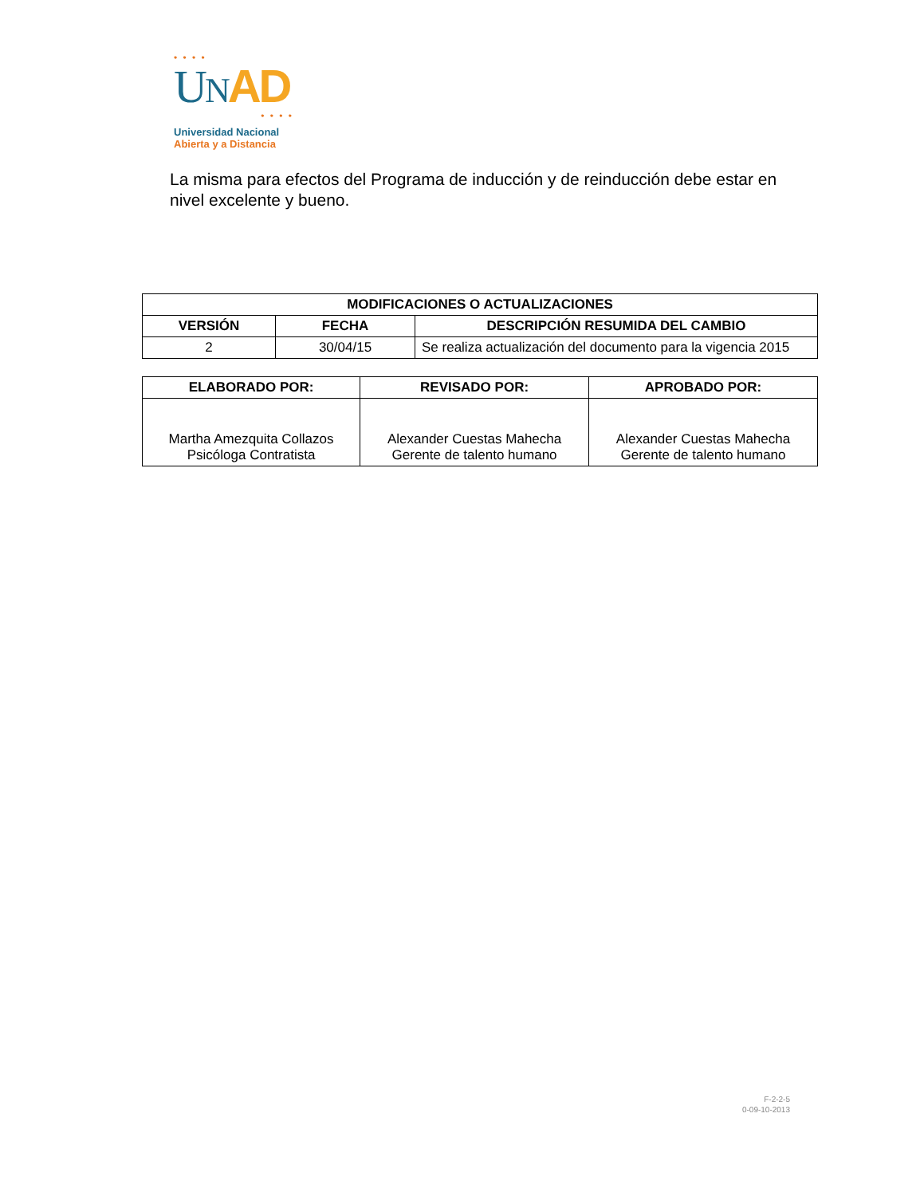• • • •
UNAD
• • • •
Universidad Nacional
Abierta y a Distancia
La misma para efectos del Programa de inducción y de reinducción debe estar en nivel excelente y bueno.
| MODIFICACIONES O ACTUALIZACIONES | | |
| --- | --- | --- |
| VERSIÓN | FECHA | DESCRIPCIÓN RESUMIDA DEL CAMBIO |
| 2 | 30/04/15 | Se realiza actualización del documento para la vigencia 2015 |
| ELABORADO POR: | REVISADO POR: | APROBADO POR: |
| --- | --- | --- |
| Martha Amezquita Collazos Psicóloga Contratista | Alexander Cuestas Mahecha Gerente de talento humano | Alexander Cuestas Mahecha Gerente de talento humano |
F-2-2-5
0-09-10-2013